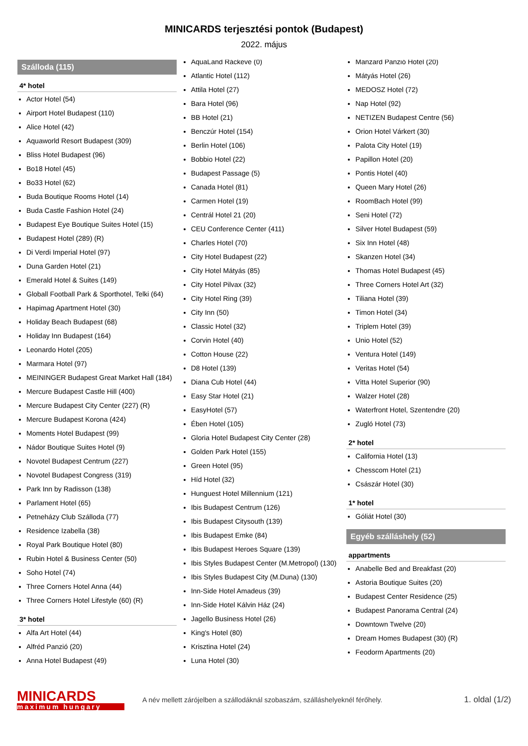MINICARDS terjesztési pontok (Budapest)
2022. május
Szálloda (115)
4* hotel
Actor Hotel (54)
Airport Hotel Budapest (110)
Alice Hotel (42)
Aquaworld Resort Budapest (309)
Bliss Hotel Budapest (96)
Bo18 Hotel (45)
Bo33 Hotel (62)
Buda Boutique Rooms Hotel (14)
Buda Castle Fashion Hotel (24)
Budapest Eye Boutique Suites Hotel (15)
Budapest Hotel (289) (R)
Di Verdi Imperial Hotel (97)
Duna Garden Hotel (21)
Emerald Hotel & Suites (149)
Globall Football Park & Sporthotel, Telki (64)
Hapimag Apartment Hotel (30)
Holiday Beach Budapest (68)
Holiday Inn Budapest (164)
Leonardo Hotel (205)
Marmara Hotel (97)
MEININGER Budapest Great Market Hall (184)
Mercure Budapest Castle Hill (400)
Mercure Budapest City Center (227) (R)
Mercure Budapest Korona (424)
Moments Hotel Budapest (99)
Nádor Boutique Suites Hotel (9)
Novotel Budapest Centrum (227)
Novotel Budapest Congress (319)
Park Inn by Radisson (138)
Parlament Hotel (65)
Petneházy Club Szálloda (77)
Residence Izabella (38)
Royal Park Boutique Hotel (80)
Rubin Hotel & Business Center (50)
Soho Hotel (74)
Three Corners Hotel Anna (44)
Three Corners Hotel Lifestyle (60) (R)
3* hotel
Alfa Art Hotel (44)
Alfréd Panzió (20)
Anna Hotel Budapest (49)
AquaLand Ráckeve (0)
Atlantic Hotel (112)
Attila Hotel (27)
Bara Hotel (96)
BB Hotel (21)
Benczúr Hotel (154)
Berlin Hotel (106)
Bobbio Hotel (22)
Budapest Passage (5)
Canada Hotel (81)
Carmen Hotel (19)
Centrál Hotel 21 (20)
CEU Conference Center (411)
Charles Hotel (70)
City Hotel Budapest (22)
City Hotel Mátyás (85)
City Hotel Pilvax (32)
City Hotel Ring (39)
City Inn (50)
Classic Hotel (32)
Corvin Hotel (40)
Cotton House (22)
D8 Hotel (139)
Diana Cub Hotel (44)
Easy Star Hotel (21)
EasyHotel (57)
Ében Hotel (105)
Gloria Hotel Budapest City Center (28)
Golden Park Hotel (155)
Green Hotel (95)
Híd Hotel (32)
Hunguest Hotel Millennium (121)
Ibis Budapest Centrum (126)
Ibis Budapest Citysouth (139)
Ibis Budapest Emke (84)
Ibis Budapest Heroes Square (139)
Ibis Styles Budapest Center (M.Metropol) (130)
Ibis Styles Budapest City (M.Duna) (130)
Inn-Side Hotel Amadeus (39)
Inn-Side Hotel Kálvin Ház (24)
Jagello Business Hotel (26)
King's Hotel (80)
Krisztina Hotel (24)
Luna Hotel (30)
Manzard Panzió Hotel (20)
Mátyás Hotel (26)
MEDOSZ Hotel (72)
Nap Hotel (92)
NETIZEN Budapest Centre (56)
Orion Hotel Várkert (30)
Palota City Hotel (19)
Papillon Hotel (20)
Pontis Hotel (40)
Queen Mary Hotel (26)
RoomBach Hotel (99)
Seni Hotel (72)
Silver Hotel Budapest (59)
Six Inn Hotel (48)
Skanzen Hotel (34)
Thomas Hotel Budapest (45)
Three Corners Hotel Art (32)
Tiliana Hotel (39)
Timon Hotel (34)
Triplem Hotel (39)
Unio Hotel (52)
Ventura Hotel (149)
Veritas Hotel (54)
Vitta Hotel Superior (90)
Walzer Hotel (28)
Waterfront Hotel, Szentendre (20)
Zugló Hotel (73)
2* hotel
California Hotel (13)
Chesscom Hotel (21)
Császár Hotel (30)
1* hotel
Góliát Hotel (30)
Egyéb szálláshely (52)
appartments
Anabelle Bed and Breakfast (20)
Astoria Boutique Suites (20)
Budapest Center Residence (25)
Budapest Panorama Central (24)
Downtown Twelve (20)
Dream Homes Budapest (30) (R)
Feodorm Apartments (20)
MINICARDS
maximum hungary
A név mellett zárójelben a szállodáknál szobaszám, szálláshelyeknél férőhely.
1. oldal (1/2)